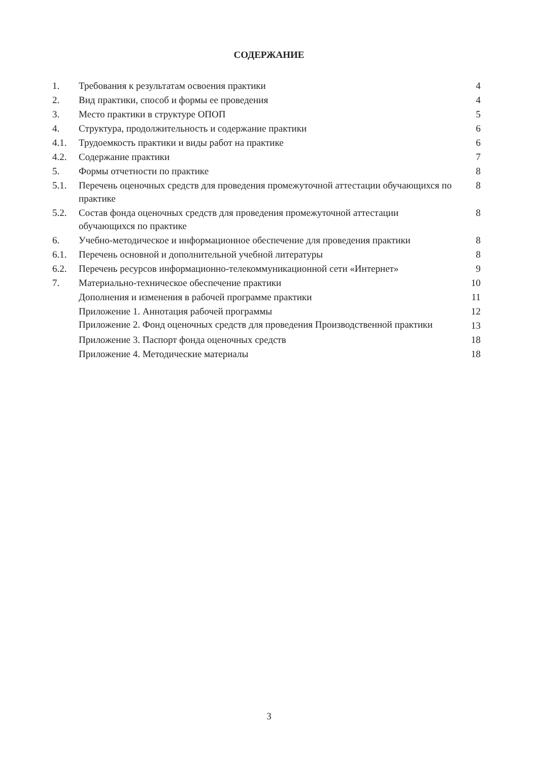СОДЕРЖАНИЕ
| 1. | Требования к результатам освоения практики | 4 |
| 2. | Вид практики, способ и формы ее проведения | 4 |
| 3. | Место практики в структуре ОПОП | 5 |
| 4. | Структура, продолжительность и содержание практики | 6 |
| 4.1. | Трудоемкость практики и виды работ на практике | 6 |
| 4.2. | Содержание практики | 7 |
| 5. | Формы отчетности по практике | 8 |
| 5.1. | Перечень оценочных средств для проведения промежуточной аттестации обучающихся по практике | 8 |
| 5.2. | Состав фонда оценочных средств для проведения промежуточной аттестации обучающихся по практике | 8 |
| 6. | Учебно-методическое и информационное обеспечение для проведения практики | 8 |
| 6.1. | Перечень основной и дополнительной учебной литературы | 8 |
| 6.2. | Перечень ресурсов информационно-телекоммуникационной сети «Интернет» | 9 |
| 7. | Материально-техническое обеспечение практики | 10 |
| | Дополнения и изменения в рабочей программе практики | 11 |
| | Приложение 1. Аннотация рабочей программы | 12 |
| | Приложение 2. Фонд оценочных средств для проведения Производственной практики | 13 |
| | Приложение 3. Паспорт фонда оценочных средств | 18 |
| | Приложение 4. Методические материалы | 18 |
3